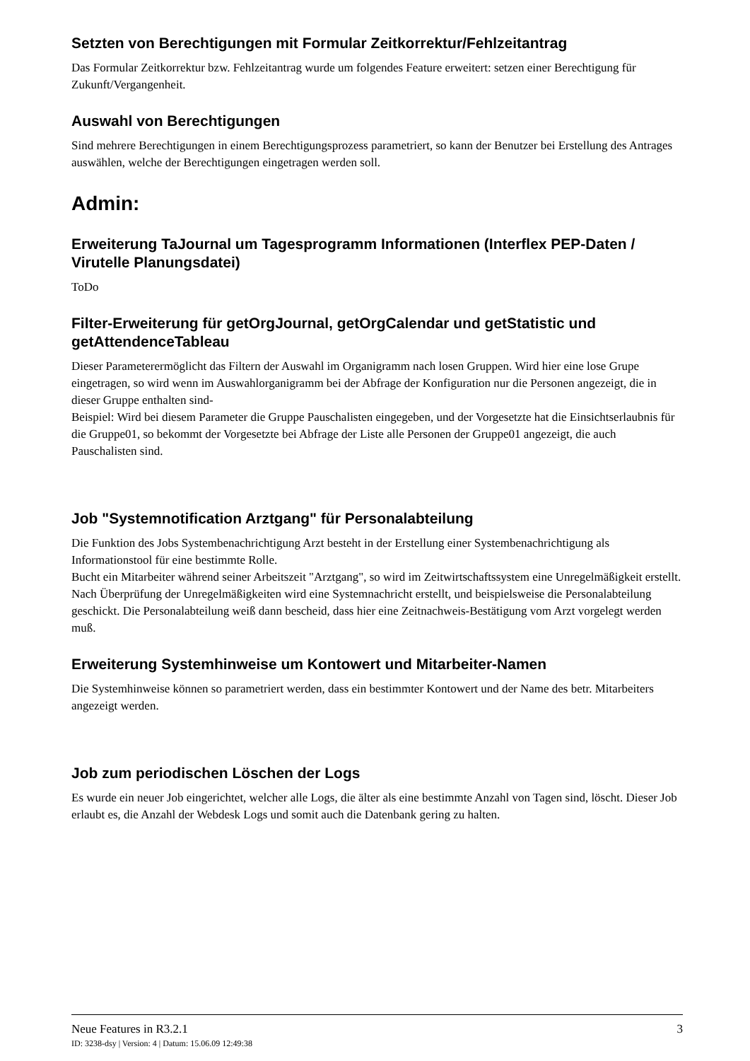Setzten von Berechtigungen mit Formular Zeitkorrektur/Fehlzeitantrag
Das Formular Zeitkorrektur bzw. Fehlzeitantrag wurde um folgendes Feature erweitert: setzen einer Berechtigung für Zukunft/Vergangenheit.
Auswahl von Berechtigungen
Sind mehrere Berechtigungen in einem Berechtigungsprozess parametriert, so kann der Benutzer bei Erstellung des Antrages auswählen, welche der Berechtigungen eingetragen werden soll.
Admin:
Erweiterung TaJournal um Tagesprogramm Informationen (Interflex PEP-Daten / Virutelle Planungsdatei)
ToDo
Filter-Erweiterung für getOrgJournal, getOrgCalendar und getStatistic und getAttendenceTableau
Dieser Parameterermöglicht das Filtern der Auswahl im Organigramm nach losen Gruppen. Wird hier eine lose Grupe eingetragen, so wird wenn im Auswahlorganigramm bei der Abfrage der Konfiguration nur die Personen angezeigt, die in dieser Gruppe enthalten sind-
Beispiel: Wird bei diesem Parameter die Gruppe Pauschalisten eingegeben, und der Vorgesetzte hat die Einsichtserlaubnis für die Gruppe01, so bekommt der Vorgesetzte bei Abfrage der Liste alle Personen der Gruppe01 angezeigt, die auch Pauschalisten sind.
Job "Systemnotification Arztgang" für Personalabteilung
Die Funktion des Jobs Systembenachrichtigung Arzt besteht in der Erstellung einer Systembenachrichtigung als Informationstool für eine bestimmte Rolle.
Bucht ein Mitarbeiter während seiner Arbeitszeit "Arztgang", so wird im Zeitwirtschaftssystem eine Unregelmäßigkeit erstellt. Nach Überprüfung der Unregelmäßigkeiten wird eine Systemnachricht erstellt, und beispielsweise die Personalabteilung geschickt. Die Personalabteilung weiß dann bescheid, dass hier eine Zeitnachweis-Bestätigung vom Arzt vorgelegt werden muß.
Erweiterung Systemhinweise um Kontowert und Mitarbeiter-Namen
Die Systemhinweise können so parametriert werden, dass ein bestimmter Kontowert und der Name des betr. Mitarbeiters angezeigt werden.
Job zum periodischen Löschen der Logs
Es wurde ein neuer Job eingerichtet, welcher alle Logs, die älter als eine bestimmte Anzahl von Tagen sind, löscht. Dieser Job erlaubt es, die Anzahl der Webdesk Logs und somit auch die Datenbank gering zu halten.
Neue Features in R3.2.1 3
ID: 3238-dsy | Version: 4 | Datum: 15.06.09 12:49:38